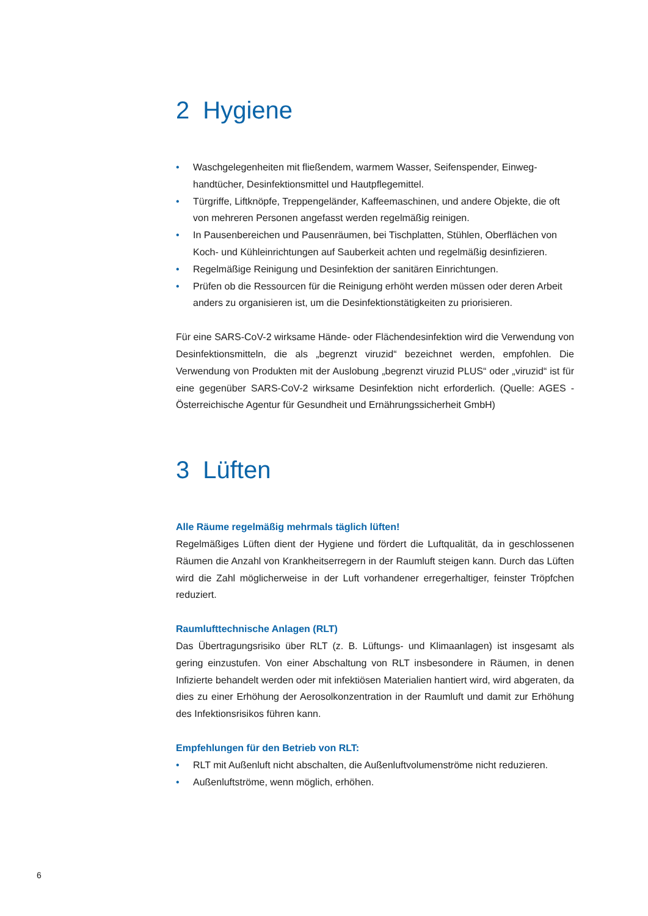2 Hygiene
• Waschgelegenheiten mit fließendem, warmem Wasser, Seifenspender, Einweg­handtücher, Desinfektionsmittel und Hautpflegemittel.
• Türgriffe, Liftknöpfe, Treppengeländer, Kaffeemaschinen, und andere Objekte, die oft von mehreren Personen angefasst werden regelmäßig reinigen.
• In Pausenbereichen und Pausenräumen, bei Tischplatten, Stühlen, Oberflächen von Koch- und Kühleinrichtungen auf Sauberkeit achten und regelmäßig desinfizieren.
• Regelmäßige Reinigung und Desinfektion der sanitären Einrichtungen.
• Prüfen ob die Ressourcen für die Reinigung erhöht werden müssen oder deren Arbeit anders zu organisieren ist, um die Desinfektionstätigkeiten zu priorisieren.
Für eine SARS-CoV-2 wirksame Hände- oder Flächendesinfektion wird die Verwendung von Desinfektionsmitteln, die als „begrenzt viruzid“ bezeichnet werden, empfohlen. Die Verwendung von Produkten mit der Auslobung „begrenzt viruzid PLUS“ oder „viruzid“ ist für eine gegenüber SARS-CoV-2 wirksame Desinfektion nicht erforderlich. (Quelle: AGES - Österreichische Agentur für Gesundheit und Ernährungssicherheit GmbH)
3 Lüften
Alle Räume regelmäßig mehrmals täglich lüften!
Regelmäßiges Lüften dient der Hygiene und fördert die Luftqualität, da in geschlossenen Räumen die Anzahl von Krankheitserregern in der Raumluft steigen kann. Durch das Lüften wird die Zahl möglicherweise in der Luft vorhandener erregerhaltiger, feinster Tröpfchen reduziert.
Raumlufttechnische Anlagen (RLT)
Das Übertragungsrisiko über RLT (z. B. Lüftungs- und Klimaanlagen) ist insgesamt als gering einzustufen. Von einer Abschaltung von RLT insbesondere in Räumen, in denen Infizierte behandelt werden oder mit infektiösen Materialien hantiert wird, wird abge­raten, da dies zu einer Erhöhung der Aerosolkonzentration in der Raumluft und damit zur Erhöhung des Infektionsrisikos führen kann.
Empfehlungen für den Betrieb von RLT:
• RLT mit Außenluft nicht abschalten, die Außenluftvolumenströme nicht reduzieren.
• Außenluftströme, wenn möglich, erhöhen.
6